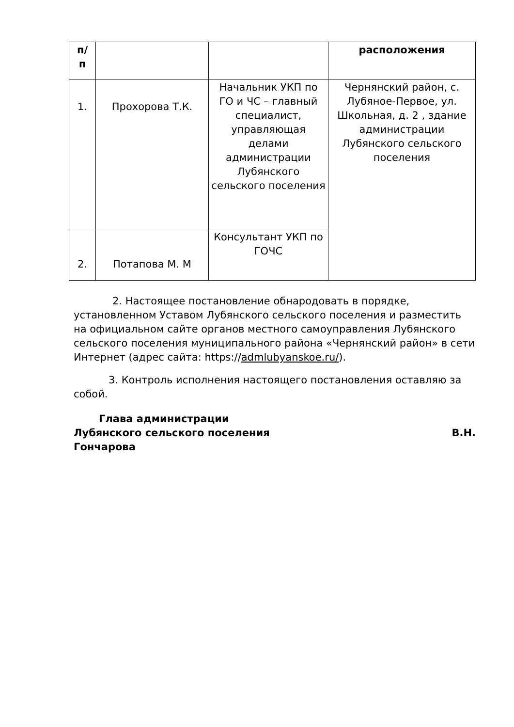| п/ п | | | расположения |
| --- | --- | --- | --- |
| 1. | Прохорова Т.К. | Начальник УКП по ГО и ЧС – главный специалист, управляющая делами администрации Лубянского сельского поселения | Чернянский район, с. Лубяное-Первое, ул. Школьная, д. 2 , здание администрации Лубянского сельского поселения |
| 2. | Потапова М. М | Консультант УКП по ГОЧС | |
2. Настоящее постановление обнародовать в порядке, установленном Уставом Лубянского сельского поселения и разместить на официальном сайте органов местного самоуправления Лубянского сельского поселения муниципального района «Чернянский район» в сети Интернет (адрес сайта: https://admlubyanskoe.ru/).
3. Контроль исполнения настоящего постановления оставляю за собой.
Глава администрации
Лубянского сельского поселения В.Н.
Гончарова